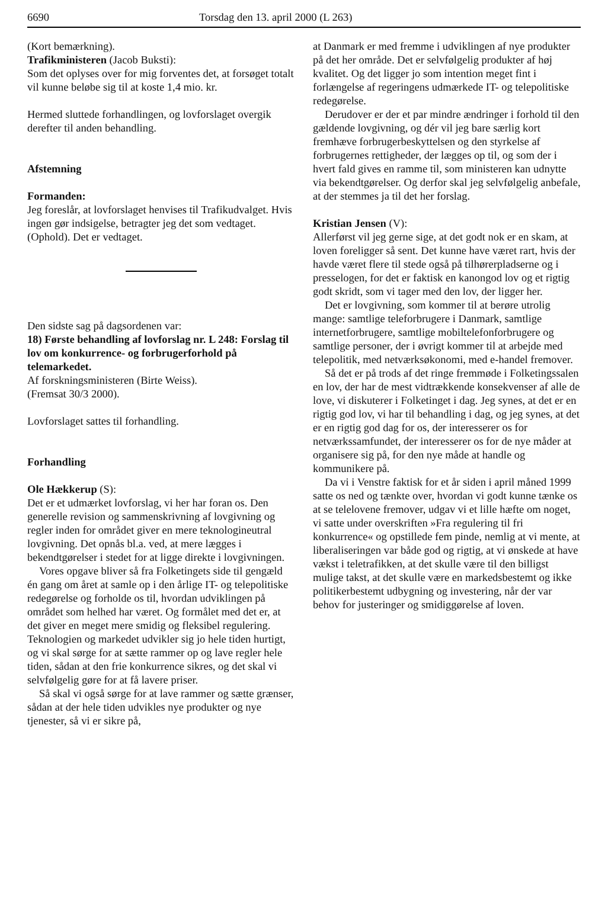6690 Torsdag den 13. april 2000 (L 263)
(Kort bemærkning).
Trafikministeren (Jacob Buksti):
Som det oplyses over for mig forventes det, at forsøget totalt vil kunne beløbe sig til at koste 1,4 mio. kr.
Hermed sluttede forhandlingen, og lovforslaget overgik derefter til anden behandling.
Afstemning
Formanden:
Jeg foreslår, at lovforslaget henvises til Trafikudvalget. Hvis ingen gør indsigelse, betragter jeg det som vedtaget. (Ophold). Det er vedtaget.
Den sidste sag på dagsordenen var:
18) Første behandling af lovforslag nr. L 248: Forslag til lov om konkurrence- og forbrugerforhold på telemarkedet.
Af forskningsministeren (Birte Weiss).
(Fremsat 30/3 2000).
Lovforslaget sattes til forhandling.
Forhandling
Ole Hækkerup (S):
Det er et udmærket lovforslag, vi her har foran os. Den generelle revision og sammenskrivning af lovgivning og regler inden for området giver en mere teknologineutral lovgivning. Det opnås bl.a. ved, at mere lægges i bekendtgørelser i stedet for at ligge direkte i lovgivningen.
Vores opgave bliver så fra Folketingets side til gengæld én gang om året at samle op i den årlige IT- og telepolitiske redegørelse og forholde os til, hvordan udviklingen på området som helhed har været. Og formålet med det er, at det giver en meget mere smidig og fleksibel regulering. Teknologien og markedet udvikler sig jo hele tiden hurtigt, og vi skal sørge for at sætte rammer op og lave regler hele tiden, sådan at den frie konkurrence sikres, og det skal vi selvfølgelig gøre for at få lavere priser.
Så skal vi også sørge for at lave rammer og sætte grænser, sådan at der hele tiden udvikles nye produkter og nye tjenester, så vi er sikre på,
at Danmark er med fremme i udviklingen af nye produkter på det her område. Det er selvfølgelig produkter af høj kvalitet. Og det ligger jo som intention meget fint i forlængelse af regeringens udmærkede IT- og telepolitiske redegørelse.
Derudover er der et par mindre ændringer i forhold til den gældende lovgivning, og dér vil jeg bare særlig kort fremhæve forbrugerbeskyttelsen og den styrkelse af forbrugernes rettigheder, der lægges op til, og som der i hvert fald gives en ramme til, som ministeren kan udnytte via bekendtgørelser. Og derfor skal jeg selvfølgelig anbefale, at der stemmes ja til det her forslag.
Kristian Jensen (V):
Allerførst vil jeg gerne sige, at det godt nok er en skam, at loven foreligger så sent. Det kunne have været rart, hvis der havde været flere til stede også på tilhørerpladserne og i presselogen, for det er faktisk en kanongod lov og et rigtig godt skridt, som vi tager med den lov, der ligger her.
Det er lovgivning, som kommer til at berøre utrolig mange: samtlige teleforbrugere i Danmark, samtlige internetforbrugere, samtlige mobiltelefonforbrugere og samtlige personer, der i øvrigt kommer til at arbejde med telepolitik, med netværksøkonomi, med e-handel fremover.
Så det er på trods af det ringe fremmøde i Folketingssalen en lov, der har de mest vidtrækkende konsekvenser af alle de love, vi diskuterer i Folketinget i dag. Jeg synes, at det er en rigtig god lov, vi har til behandling i dag, og jeg synes, at det er en rigtig god dag for os, der interesserer os for netværkssamfundet, der interesserer os for de nye måder at organisere sig på, for den nye måde at handle og kommunikere på.
Da vi i Venstre faktisk for et år siden i april måned 1999 satte os ned og tænkte over, hvordan vi godt kunne tænke os at se telelovene fremover, udgav vi et lille hæfte om noget, vi satte under overskriften »Fra regulering til fri konkurrence« og opstillede fem pinde, nemlig at vi mente, at liberaliseringen var både god og rigtig, at vi ønskede at have vækst i teletrafikken, at det skulle være til den billigst mulige takst, at det skulle være en markedsbestemt og ikke politikerbestemt udbygning og investering, når der var behov for justeringer og smidiggørelse af loven.